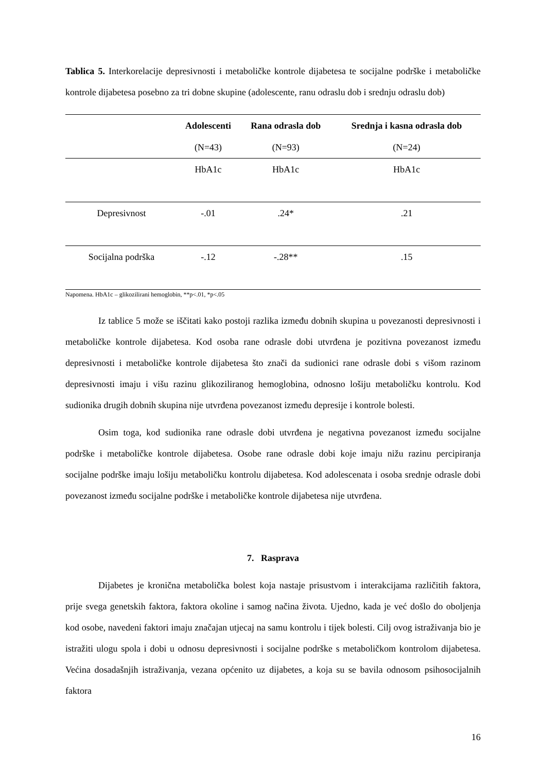Tablica 5. Interkorelacije depresivnosti i metaboličke kontrole dijabetesa te socijalne podrške i metaboličke kontrole dijabetesa posebno za tri dobne skupine (adolescente, ranu odraslu dob i srednju odraslu dob)
| | Adolescenti | Rana odrasla dob | Srednja i kasna odrasla dob |
| --- | --- | --- | --- |
| | (N=43) | (N=93) | (N=24) |
| | HbA1c | HbA1c | HbA1c |
| Depresivnost | -.01 | .24* | .21 |
| Socijalna podrška | -.12 | -.28** | .15 |
Napomena. HbA1c – glikozilirani hemoglobin, **p<.01, *p<.05
Iz tablice 5 može se iščitati kako postoji razlika između dobnih skupina u povezanosti depresivnosti i metaboličke kontrole dijabetesa. Kod osoba rane odrasle dobi utvrđena je pozitivna povezanost između depresivnosti i metaboličke kontrole dijabetesa što znači da sudionici rane odrasle dobi s višom razinom depresivnosti imaju i višu razinu glikoziliranog hemoglobina, odnosno lošiju metaboličku kontrolu. Kod sudionika drugih dobnih skupina nije utvrđena povezanost između depresije i kontrole bolesti.
Osim toga, kod sudionika rane odrasle dobi utvrđena je negativna povezanost između socijalne podrške i metaboličke kontrole dijabetesa. Osobe rane odrasle dobi koje imaju nižu razinu percipiranja socijalne podrške imaju lošiju metaboličku kontrolu dijabetesa. Kod adolescenata i osoba srednje odrasle dobi povezanost između socijalne podrške i metaboličke kontrole dijabetesa nije utvrđena.
7. Rasprava
Dijabetes je kronična metabolička bolest koja nastaje prisustvom i interakcijama različitih faktora, prije svega genetskih faktora, faktora okoline i samog načina života. Ujedno, kada je već došlo do oboljenja kod osobe, navedeni faktori imaju značajan utjecaj na samu kontrolu i tijek bolesti. Cilj ovog istraživanja bio je istražiti ulogu spola i dobi u odnosu depresivnosti i socijalne podrške s metaboličkom kontrolom dijabetesa. Većina dosadašnjih istraživanja, vezana općenito uz dijabetes, a koja su se bavila odnosom psihosocijalnih faktora
16